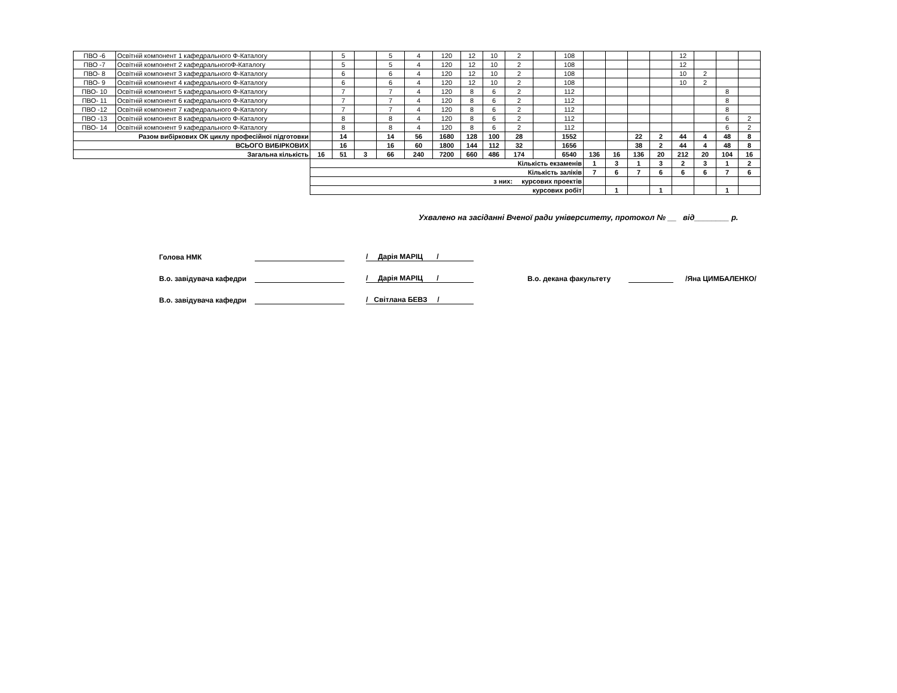| ПВО -6 | Освітній компонент 1 кафедрального Ф-Каталогу | | 5 | | 5 | 4 | 120 | 12 | 10 | 2 | | 108 | | | | | 12 | | | |
| ПВО -7 | Освітній компонент 2 кафедральногоФ-Каталогу | | 5 | | 5 | 4 | 120 | 12 | 10 | 2 | | 108 | | | | | 12 | | | |
| ПВО- 8 | Освітній компонент 3 кафедрального Ф-Каталогу | | 6 | | 6 | 4 | 120 | 12 | 10 | 2 | | 108 | | | | | 10 | 2 | | |
| ПВО- 9 | Освітній компонент 4 кафедрального Ф-Каталогу | | 6 | | 6 | 4 | 120 | 12 | 10 | 2 | | 108 | | | | | 10 | 2 | | |
| ПВО- 10 | Освітній компонент 5 кафедрального Ф-Каталогу | | 7 | | 7 | 4 | 120 | 8 | 6 | 2 | | 112 | | | | | | | 8 | |
| ПВО- 11 | Освітній компонент 6 кафедрального Ф-Каталогу | | 7 | | 7 | 4 | 120 | 8 | 6 | 2 | | 112 | | | | | | | 8 | |
| ПВО -12 | Освітній компонент 7 кафедрального Ф-Каталогу | | 7 | | 7 | 4 | 120 | 8 | 6 | 2 | | 112 | | | | | | | 8 | |
| ПВО -13 | Освітній компонент 8 кафедрального Ф-Каталогу | | 8 | | 8 | 4 | 120 | 8 | 6 | 2 | | 112 | | | | | | | 6 | 2 |
| ПВО- 14 | Освітній компонент 9 кафедрального Ф-Каталогу | | 8 | | 8 | 4 | 120 | 8 | 6 | 2 | | 112 | | | | | | | 6 | 2 |
| Разом вибіркових ОК циклу професійної підготовки | | | 14 | | 14 | 56 | 1680 | 128 | 100 | 28 | | 1552 | | | 22 | 2 | 44 | 4 | 48 | 8 |
| ВСЬОГО ВИБІРКОВИХ | | | 16 | | 16 | 60 | 1800 | 144 | 112 | 32 | | 1656 | | | 38 | 2 | 44 | 4 | 48 | 8 |
| Загальна кількість | | 16 | 51 | 3 | 66 | 240 | 7200 | 660 | 486 | 174 | | 6540 | 136 | 16 | 136 | 20 | 212 | 20 | 104 | 16 |
| | | Кількість екзаменів | | | | | | | | | | | 1 | 3 | 1 | 3 | 2 | 3 | 1 | 2 |
| | | Кількість заліків | | | | | | | | | | | 7 | 6 | 7 | 6 | 6 | 6 | 7 | 6 |
| | | з них: курсових проектів | | | | | | | | | | | | | | | | | | |
| | | курсових робіт | | | | | | | | | | | | 1 | | 1 | | | 1 | |
Ухвалено на засіданні Вченої ради університету, протокол № __ від________ р.
Голова НМК / Дарія МАРІЦ /
В.о. завідувача кафедри / Дарія МАРІЦ / В.о. декана факультету /Яна ЦИМБАЛЕНКО/
В.о. завідувача кафедри / Світлана БЕВЗ /